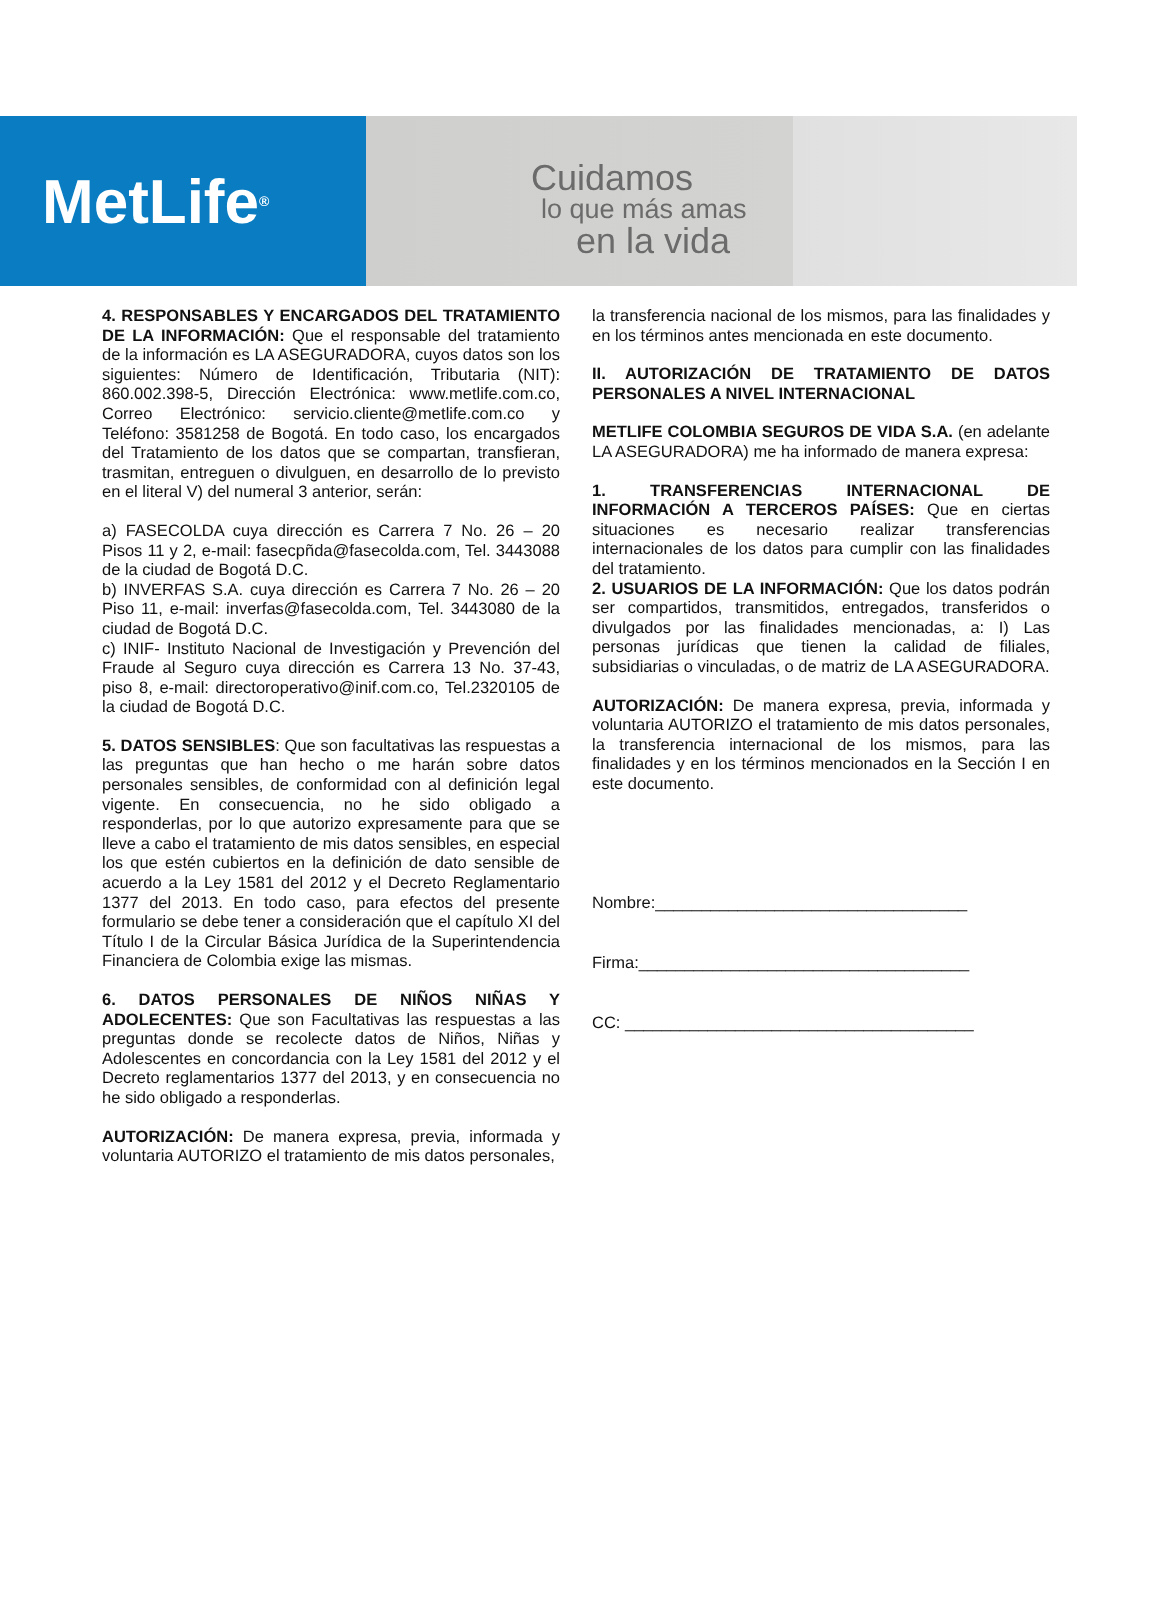MetLife<sup>®</sup>
Cuidamos
lo que más amas
en la vida
4. RESPONSABLES Y ENCARGADOS DEL TRATAMIENTO DE LA INFORMACIÓN: Que el responsable del tratamiento de la información es LA ASEGURADORA, cuyos datos son los siguientes: Número de Identificación, Tributaria (NIT): 860.002.398-5, Dirección Electrónica: www.metlife.com.co, Correo Electrónico: servicio.cliente@metlife.com.co y Teléfono: 3581258 de Bogotá. En todo caso, los encargados del Tratamiento de los datos que se compartan, transfieran, trasmitan, entreguen o divulguen, en desarrollo de lo previsto en el literal V) del numeral 3 anterior, serán:
a) FASECOLDA cuya dirección es Carrera 7 No. 26 – 20 Pisos 11 y 2, e-mail: fasecpñda@fasecolda.com, Tel. 3443088 de la ciudad de Bogotá D.C.
b) INVERFAS S.A. cuya dirección es Carrera 7 No. 26 – 20 Piso 11, e-mail: inverfas@fasecolda.com, Tel. 3443080 de la ciudad de Bogotá D.C.
c) INIF- Instituto Nacional de Investigación y Prevención del Fraude al Seguro cuya dirección es Carrera 13 No. 37-43, piso 8, e-mail: directoroperativo@inif.com.co, Tel.2320105 de la ciudad de Bogotá D.C.
5. DATOS SENSIBLES: Que son facultativas las respuestas a las preguntas que han hecho o me harán sobre datos personales sensibles, de conformidad con al definición legal vigente. En consecuencia, no he sido obligado a responderlas, por lo que autorizo expresamente para que se lleve a cabo el tratamiento de mis datos sensibles, en especial los que estén cubiertos en la definición de dato sensible de acuerdo a la Ley 1581 del 2012 y el Decreto Reglamentario 1377 del 2013. En todo caso, para efectos del presente formulario se debe tener a consideración que el capítulo XI del Título I de la Circular Básica Jurídica de la Superintendencia Financiera de Colombia exige las mismas.
6. DATOS PERSONALES DE NIÑOS NIÑAS Y ADOLECENTES: Que son Facultativas las respuestas a las preguntas donde se recolecte datos de Niños, Niñas y Adolescentes en concordancia con la Ley 1581 del 2012 y el Decreto reglamentarios 1377 del 2013, y en consecuencia no he sido obligado a responderlas.
AUTORIZACIÓN: De manera expresa, previa, informada y voluntaria AUTORIZO el tratamiento de mis datos personales,
la transferencia nacional de los mismos, para las finalidades y en los términos antes mencionada en este documento.
II. AUTORIZACIÓN DE TRATAMIENTO DE DATOS PERSONALES A NIVEL INTERNACIONAL
METLIFE COLOMBIA SEGUROS DE VIDA S.A. (en adelante LA ASEGURADORA) me ha informado de manera expresa:
1. TRANSFERENCIAS INTERNACIONAL DE INFORMACIÓN A TERCEROS PAÍSES: Que en ciertas situaciones es necesario realizar transferencias internacionales de los datos para cumplir con las finalidades del tratamiento.
2. USUARIOS DE LA INFORMACIÓN: Que los datos podrán ser compartidos, transmitidos, entregados, transferidos o divulgados por las finalidades mencionadas, a: I) Las personas jurídicas que tienen la calidad de filiales, subsidiarias o vinculadas, o de matriz de LA ASEGURADORA.
AUTORIZACIÓN: De manera expresa, previa, informada y voluntaria AUTORIZO el tratamiento de mis datos personales, la transferencia internacional de los mismos, para las finalidades y en los términos mencionados en la Sección I en este documento.
Nombre:__________________________________
Firma:____________________________________
CC: ______________________________________